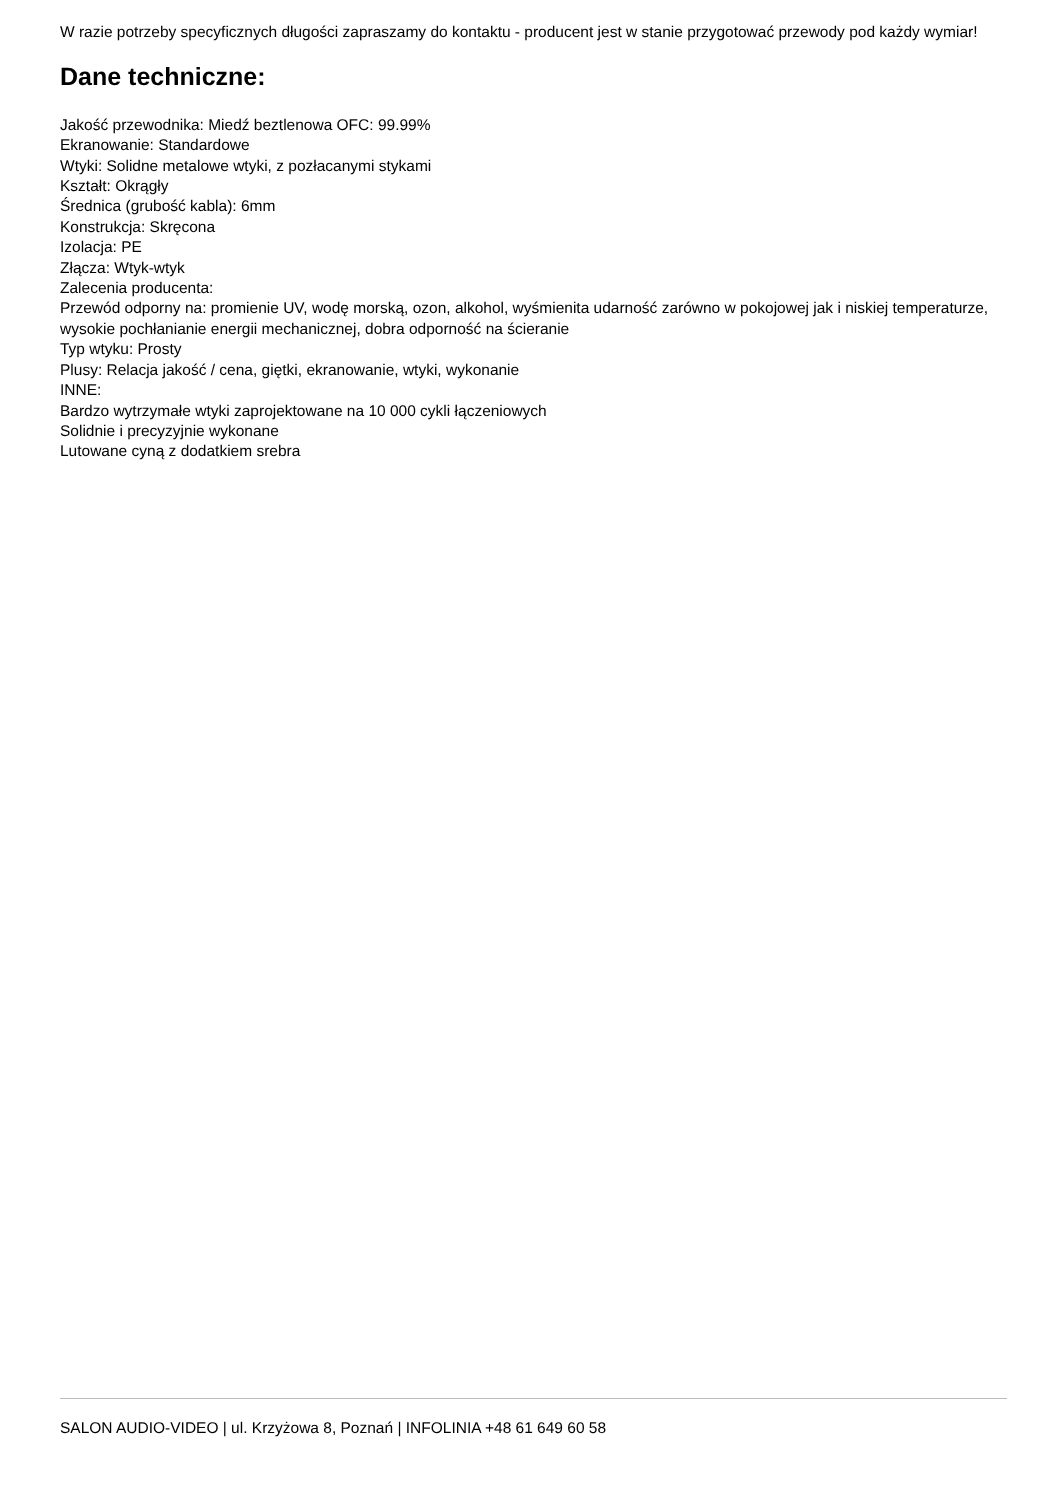W razie potrzeby specyficznych długości zapraszamy do kontaktu - producent jest w stanie przygotować przewody pod każdy wymiar!
Dane techniczne:
Jakość przewodnika: Miedź beztlenowa OFC: 99.99%
Ekranowanie: Standardowe
Wtyki: Solidne metalowe wtyki, z pozłacanymi stykami
Kształt: Okrągły
Średnica (grubość kabla): 6mm
Konstrukcja: Skręcona
Izolacja: PE
Złącza: Wtyk-wtyk
Zalecenia producenta:
Przewód odporny na: promienie UV, wodę morską, ozon, alkohol, wyśmienita udarność zarówno w pokojowej jak i niskiej temperaturze, wysokie pochłanianie energii mechanicznej, dobra odporność na ścieranie
Typ wtyku: Prosty
Plusy: Relacja jakość / cena, giętki, ekranowanie, wtyki, wykonanie
INNE:
Bardzo wytrzymałe wtyki zaprojektowane na 10 000 cykli łączeniowych
Solidnie i precyzyjnie wykonane
Lutowane cyną z dodatkiem srebra
SALON AUDIO-VIDEO | ul. Krzyżowa 8, Poznań | INFOLINIA +48 61 649 60 58